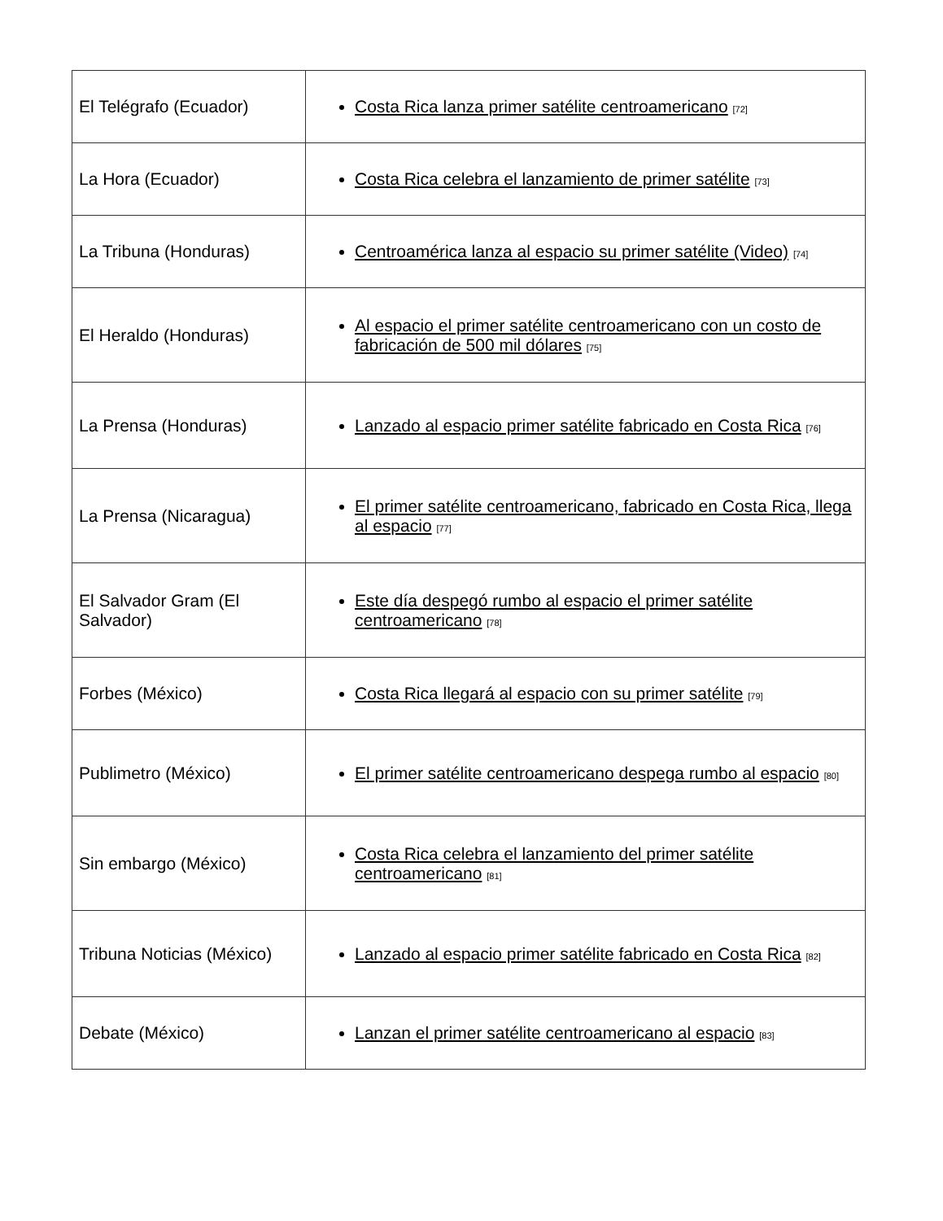| El Telégrafo (Ecuador) | Costa Rica lanza primer satélite centroamericano <sup>[72]</sup> |
| La Hora (Ecuador) | Costa Rica celebra el lanzamiento de primer satélite <sup>[73]</sup> |
| La Tribuna (Honduras) | Centroamérica lanza al espacio su primer satélite (Video) <sup>[74]</sup> |
| El Heraldo (Honduras) | Al espacio el primer satélite centroamericano con un costo de fabricación de 500 mil dólares <sup>[75]</sup> |
| La Prensa (Honduras) | Lanzado al espacio primer satélite fabricado en Costa Rica <sup>[76]</sup> |
| La Prensa (Nicaragua) | El primer satélite centroamericano, fabricado en Costa Rica, llega al espacio <sup>[77]</sup> |
| El Salvador Gram (El Salvador) | Este día despegó rumbo al espacio el primer satélite centroamericano <sup>[78]</sup> |
| Forbes (México) | Costa Rica llegará al espacio con su primer satélite <sup>[79]</sup> |
| Publimetro (México) | El primer satélite centroamericano despega rumbo al espacio <sup>[80]</sup> |
| Sin embargo (México) | Costa Rica celebra el lanzamiento del primer satélite centroamericano <sup>[81]</sup> |
| Tribuna Noticias (México) | Lanzado al espacio primer satélite fabricado en Costa Rica <sup>[82]</sup> |
| Debate (México) | Lanzan el primer satélite centroamericano al espacio <sup>[83]</sup> |